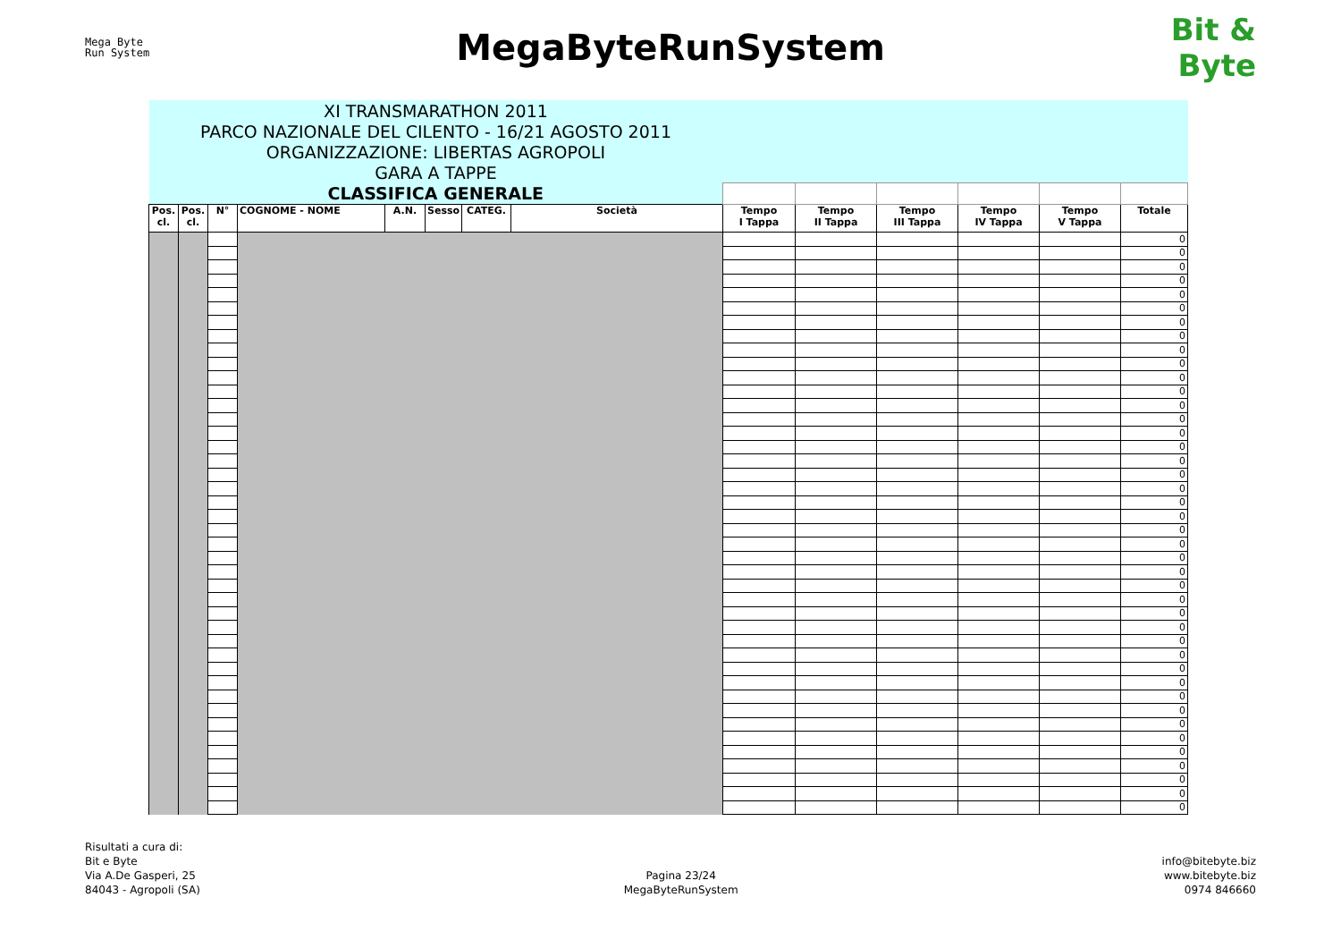Mega Byte
Run System
MegaByteRunSystem
Bit &
Byte
| XI TRANSMARATHON 2011 | | | | | | | | | | | | | |
| PARCO NAZIONALE DEL CILENTO - 16/21 AGOSTO 2011 | | | | | | | | | | | | | |
| ORGANIZZAZIONE: LIBERTAS AGROPOLI | | | | | | | | | | | | | |
| GARA A TAPPE | | | | | | | | | | | | | |
| CLASSIFICA GENERALE | | | | | | | | | | | | | |
| Pos. cl. | Pos. cl. | N° | COGNOME - NOME | A.N. | Sesso | CATEG. | Società | Tempo I Tappa | Tempo II Tappa | Tempo III Tappa | Tempo IV Tappa | Tempo V Tappa | Totale |
| | | | | | | | | | | | | | 0 |
| | | | | | | | | | | | | | 0 |
| | | | | | | | | | | | | | 0 |
| | | | | | | | | | | | | | 0 |
| | | | | | | | | | | | | | 0 |
| | | | | | | | | | | | | | 0 |
| | | | | | | | | | | | | | 0 |
| | | | | | | | | | | | | | 0 |
| | | | | | | | | | | | | | 0 |
| | | | | | | | | | | | | | 0 |
| | | | | | | | | | | | | | 0 |
| | | | | | | | | | | | | | 0 |
| | | | | | | | | | | | | | 0 |
| | | | | | | | | | | | | | 0 |
| | | | | | | | | | | | | | 0 |
| | | | | | | | | | | | | | 0 |
| | | | | | | | | | | | | | 0 |
| | | | | | | | | | | | | | 0 |
| | | | | | | | | | | | | | 0 |
| | | | | | | | | | | | | | 0 |
| | | | | | | | | | | | | | 0 |
| | | | | | | | | | | | | | 0 |
| | | | | | | | | | | | | | 0 |
| | | | | | | | | | | | | | 0 |
| | | | | | | | | | | | | | 0 |
| | | | | | | | | | | | | | 0 |
| | | | | | | | | | | | | | 0 |
| | | | | | | | | | | | | | 0 |
| | | | | | | | | | | | | | 0 |
| | | | | | | | | | | | | | 0 |
| | | | | | | | | | | | | | 0 |
| | | | | | | | | | | | | | 0 |
| | | | | | | | | | | | | | 0 |
| | | | | | | | | | | | | | 0 |
| | | | | | | | | | | | | | 0 |
| | | | | | | | | | | | | | 0 |
| | | | | | | | | | | | | | 0 |
| | | | | | | | | | | | | | 0 |
| | | | | | | | | | | | | | 0 |
| | | | | | | | | | | | | | 0 |
| | | | | | | | | | | | | | 0 |
| | | | | | | | | | | | | | 0 |
Risultati a cura di:
Bit e Byte
Via A.De Gasperi, 25
84043 - Agropoli (SA)
Pagina 23/24
MegaByteRunSystem
info@bitebyte.biz
www.bitebyte.biz
0974 846660